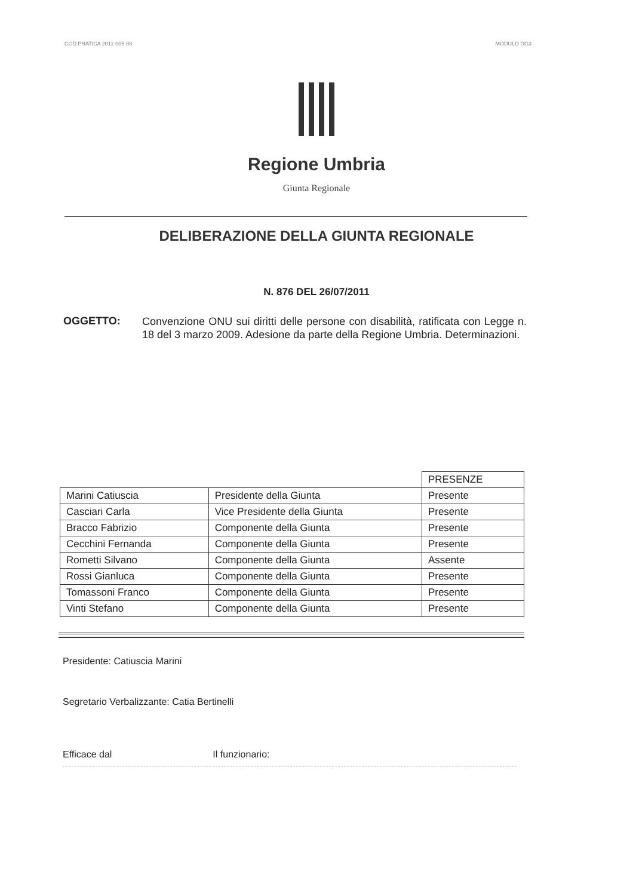COD PRATICA 2011-005-88 MODULO DG3
Regione Umbria
Giunta Regionale
DELIBERAZIONE DELLA GIUNTA REGIONALE
N. 876 DEL 26/07/2011
OGGETTO:
Convenzione ONU sui diritti delle persone con disabilità, ratificata con Legge n. 18 del 3 marzo 2009. Adesione da parte della Regione Umbria. Determinazioni.
| | | PRESENZE |
| --- | --- | --- |
| Marini Catiuscia | Presidente della Giunta | Presente |
| Casciari Carla | Vice Presidente della Giunta | Presente |
| Bracco Fabrizio | Componente della Giunta | Presente |
| Cecchini Fernanda | Componente della Giunta | Presente |
| Rometti Silvano | Componente della Giunta | Assente |
| Rossi Gianluca | Componente della Giunta | Presente |
| Tomassoni Franco | Componente della Giunta | Presente |
| Vinti Stefano | Componente della Giunta | Presente |
Presidente: Catiuscia Marini
Segretario Verbalizzante: Catia Bertinelli
Efficace dal Il funzionario: